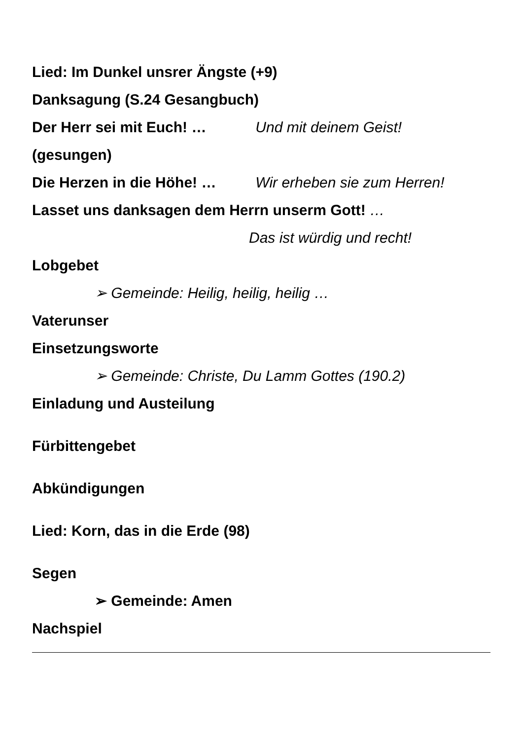Lied: Im Dunkel unsrer Ängste (+9)
Danksagung (S.24 Gesangbuch)
Der Herr sei mit Euch! … Und mit deinem Geist!
(gesungen)
Die Herzen in die Höhe! … Wir erheben sie zum Herren!
Lasset uns danksagen dem Herrn unserm Gott! …
Das ist würdig und recht!
Lobgebet
➢ Gemeinde: Heilig, heilig, heilig …
Vaterunser
Einsetzungsworte
➢ Gemeinde: Christe, Du Lamm Gottes (190.2)
Einladung und Austeilung
Fürbittengebet
Abkündigungen
Lied: Korn, das in die Erde (98)
Segen
➢ Gemeinde: Amen
Nachspiel